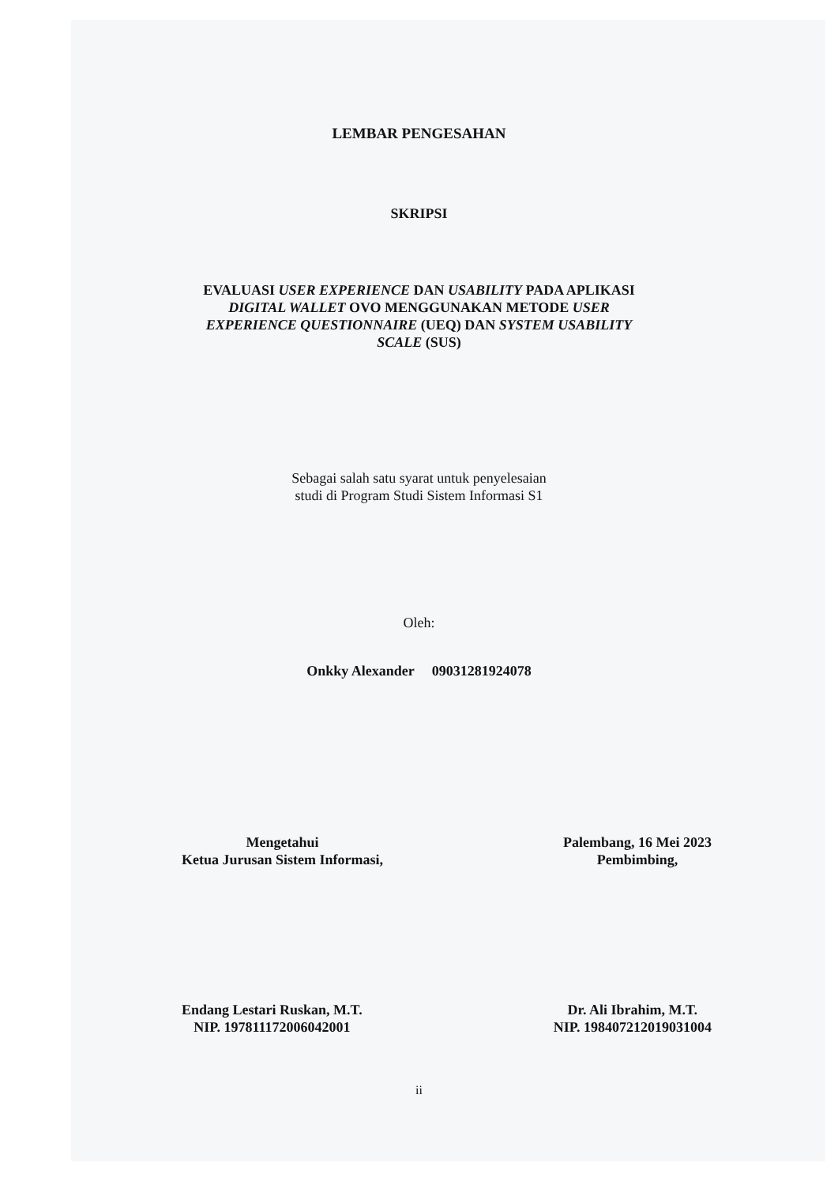LEMBAR PENGESAHAN
SKRIPSI
EVALUASI USER EXPERIENCE DAN USABILITY PADA APLIKASI
DIGITAL WALLET OVO MENGGUNAKAN METODE USER
EXPERIENCE QUESTIONNAIRE (UEQ) DAN SYSTEM USABILITY
SCALE (SUS)
Sebagai salah satu syarat untuk penyelesaian
studi di Program Studi Sistem Informasi S1
Oleh:
Onkky Alexander 09031281924078
Mengetahui
Ketua Jurusan Sistem Informasi,
Palembang, 16 Mei 2023
Pembimbing,
Endang Lestari Ruskan, M.T.
NIP. 197811172006042001
Dr. Ali Ibrahim, M.T.
NIP. 198407212019031004
ii